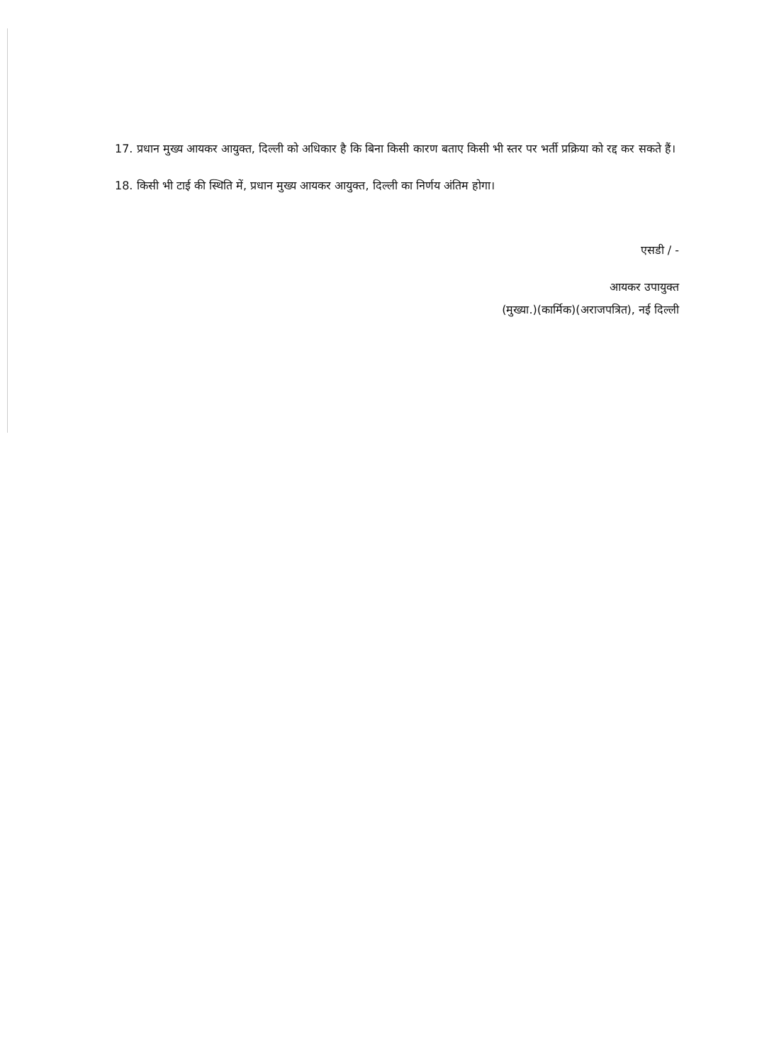17. प्रधान मुख्य आयकर आयुक्त, दिल्ली को अधिकार है कि बिना किसी कारण बताए किसी भी स्तर पर भर्ती प्रक्रिया को रद्द कर सकते हैं।
18. किसी भी टाई की स्थिति में, प्रधान मुख्य आयकर आयुक्त, दिल्ली का निर्णय अंतिम होगा।
एसडी / -
आयकर उपायुक्त
(मुख्या.)(कार्मिक)(अराजपत्रित), नई दिल्ली